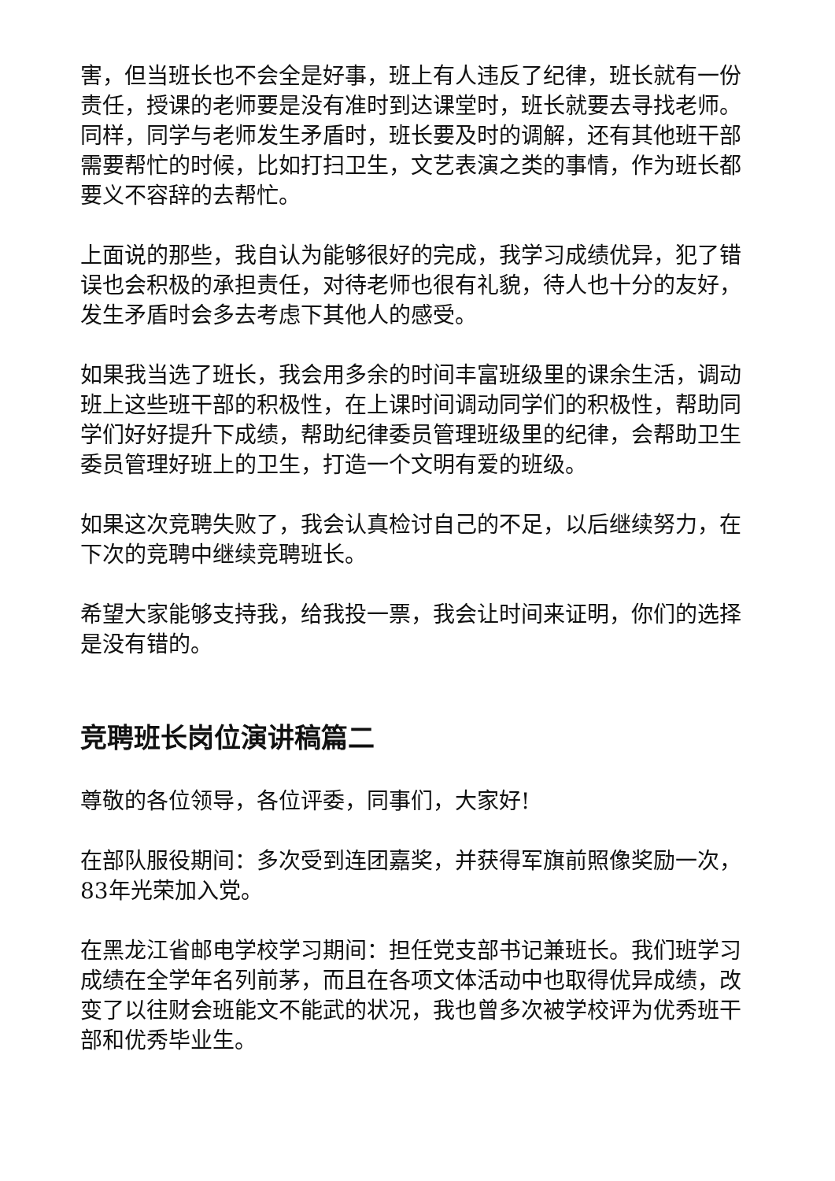害，但当班长也不会全是好事，班上有人违反了纪律，班长就有一份责任，授课的老师要是没有准时到达课堂时，班长就要去寻找老师。同样，同学与老师发生矛盾时，班长要及时的调解，还有其他班干部需要帮忙的时候，比如打扫卫生，文艺表演之类的事情，作为班长都要义不容辞的去帮忙。
上面说的那些，我自认为能够很好的完成，我学习成绩优异，犯了错误也会积极的承担责任，对待老师也很有礼貌，待人也十分的友好，发生矛盾时会多去考虑下其他人的感受。
如果我当选了班长，我会用多余的时间丰富班级里的课余生活，调动班上这些班干部的积极性，在上课时间调动同学们的积极性，帮助同学们好好提升下成绩，帮助纪律委员管理班级里的纪律，会帮助卫生委员管理好班上的卫生，打造一个文明有爱的班级。
如果这次竞聘失败了，我会认真检讨自己的不足，以后继续努力，在下次的竞聘中继续竞聘班长。
希望大家能够支持我，给我投一票，我会让时间来证明，你们的选择是没有错的。
竞聘班长岗位演讲稿篇二
尊敬的各位领导，各位评委，同事们，大家好!
在部队服役期间：多次受到连团嘉奖，并获得军旗前照像奖励一次，83年光荣加入党。
在黑龙江省邮电学校学习期间：担任党支部书记兼班长。我们班学习成绩在全学年名列前茅，而且在各项文体活动中也取得优异成绩，改变了以往财会班能文不能武的状况，我也曾多次被学校评为优秀班干部和优秀毕业生。